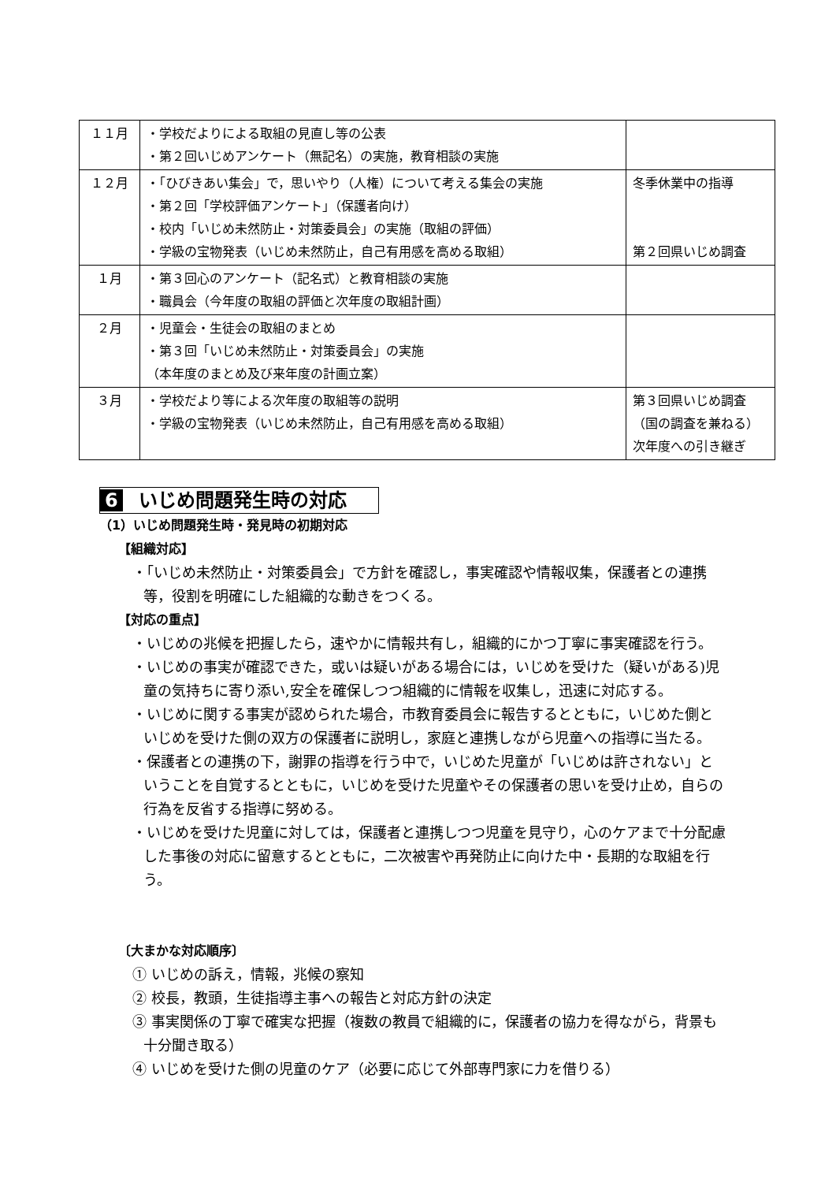| １１月 | ・学校だよりによる取組の見直し等の公表 ・第２回いじめアンケート（無記名）の実施，教育相談の実施 | |
| １２月 | ・「ひびきあい集会」で，思いやり（人権）について考える集会の実施 ・第２回「学校評価アンケート」（保護者向け） ・校内「いじめ未然防止・対策委員会」の実施（取組の評価） ・学級の宝物発表（いじめ未然防止，自己有用感を高める取組） | 冬季休業中の指導 第２回県いじめ調査 |
| １月 | ・第３回心のアンケート（記名式）と教育相談の実施 ・職員会（今年度の取組の評価と次年度の取組計画） | |
| ２月 | ・児童会・生徒会の取組のまとめ ・第３回「いじめ未然防止・対策委員会」の実施 （本年度のまとめ及び来年度の計画立案） | |
| ３月 | ・学校だより等による次年度の取組等の説明 ・学級の宝物発表（いじめ未然防止，自己有用感を高める取組） | 第３回県いじめ調査 （国の調査を兼ねる） 次年度への引き継ぎ |
6 いじめ問題発生時の対応
（1）いじめ問題発生時・発見時の初期対応
【組織対応】
・「いじめ未然防止・対策委員会」で方針を確認し，事実確認や情報収集，保護者との連携等，役割を明確にした組織的な動きをつくる。
【対応の重点】
・いじめの兆候を把握したら，速やかに情報共有し，組織的にかつ丁寧に事実確認を行う。
・いじめの事実が確認できた，或いは疑いがある場合には，いじめを受けた（疑いがある)児童の気持ちに寄り添い,安全を確保しつつ組織的に情報を収集し，迅速に対応する。
・いじめに関する事実が認められた場合，市教育委員会に報告するとともに，いじめた側といじめを受けた側の双方の保護者に説明し，家庭と連携しながら児童への指導に当たる。
・保護者との連携の下，謝罪の指導を行う中で，いじめた児童が「いじめは許されない」ということを自覚するとともに，いじめを受けた児童やその保護者の思いを受け止め，自らの行為を反省する指導に努める。
・いじめを受けた児童に対しては，保護者と連携しつつ児童を見守り，心のケアまで十分配慮した事後の対応に留意するとともに，二次被害や再発防止に向けた中・長期的な取組を行う。
〔大まかな対応順序〕
① いじめの訴え，情報，兆候の察知
② 校長，教頭，生徒指導主事への報告と対応方針の決定
③ 事実関係の丁寧で確実な把握（複数の教員で組織的に，保護者の協力を得ながら，背景も十分聞き取る）
④ いじめを受けた側の児童のケア（必要に応じて外部専門家に力を借りる）